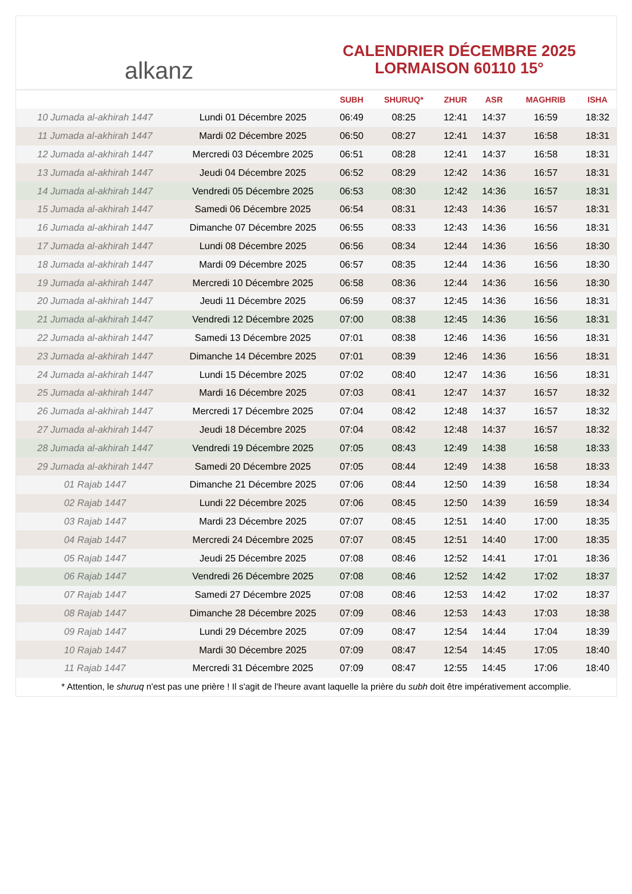alkanz
CALENDRIER DÉCEMBRE 2025
LORMAISON 60110 15°
| | | SUBH | SHURUQ* | ZHUR | ASR | MAGHRIB | ISHA |
| --- | --- | --- | --- | --- | --- | --- | --- |
| 10 Jumada al-akhirah 1447 | Lundi 01 Décembre 2025 | 06:49 | 08:25 | 12:41 | 14:37 | 16:59 | 18:32 |
| 11 Jumada al-akhirah 1447 | Mardi 02 Décembre 2025 | 06:50 | 08:27 | 12:41 | 14:37 | 16:58 | 18:31 |
| 12 Jumada al-akhirah 1447 | Mercredi 03 Décembre 2025 | 06:51 | 08:28 | 12:41 | 14:37 | 16:58 | 18:31 |
| 13 Jumada al-akhirah 1447 | Jeudi 04 Décembre 2025 | 06:52 | 08:29 | 12:42 | 14:36 | 16:57 | 18:31 |
| 14 Jumada al-akhirah 1447 | Vendredi 05 Décembre 2025 | 06:53 | 08:30 | 12:42 | 14:36 | 16:57 | 18:31 |
| 15 Jumada al-akhirah 1447 | Samedi 06 Décembre 2025 | 06:54 | 08:31 | 12:43 | 14:36 | 16:57 | 18:31 |
| 16 Jumada al-akhirah 1447 | Dimanche 07 Décembre 2025 | 06:55 | 08:33 | 12:43 | 14:36 | 16:56 | 18:31 |
| 17 Jumada al-akhirah 1447 | Lundi 08 Décembre 2025 | 06:56 | 08:34 | 12:44 | 14:36 | 16:56 | 18:30 |
| 18 Jumada al-akhirah 1447 | Mardi 09 Décembre 2025 | 06:57 | 08:35 | 12:44 | 14:36 | 16:56 | 18:30 |
| 19 Jumada al-akhirah 1447 | Mercredi 10 Décembre 2025 | 06:58 | 08:36 | 12:44 | 14:36 | 16:56 | 18:30 |
| 20 Jumada al-akhirah 1447 | Jeudi 11 Décembre 2025 | 06:59 | 08:37 | 12:45 | 14:36 | 16:56 | 18:31 |
| 21 Jumada al-akhirah 1447 | Vendredi 12 Décembre 2025 | 07:00 | 08:38 | 12:45 | 14:36 | 16:56 | 18:31 |
| 22 Jumada al-akhirah 1447 | Samedi 13 Décembre 2025 | 07:01 | 08:38 | 12:46 | 14:36 | 16:56 | 18:31 |
| 23 Jumada al-akhirah 1447 | Dimanche 14 Décembre 2025 | 07:01 | 08:39 | 12:46 | 14:36 | 16:56 | 18:31 |
| 24 Jumada al-akhirah 1447 | Lundi 15 Décembre 2025 | 07:02 | 08:40 | 12:47 | 14:36 | 16:56 | 18:31 |
| 25 Jumada al-akhirah 1447 | Mardi 16 Décembre 2025 | 07:03 | 08:41 | 12:47 | 14:37 | 16:57 | 18:32 |
| 26 Jumada al-akhirah 1447 | Mercredi 17 Décembre 2025 | 07:04 | 08:42 | 12:48 | 14:37 | 16:57 | 18:32 |
| 27 Jumada al-akhirah 1447 | Jeudi 18 Décembre 2025 | 07:04 | 08:42 | 12:48 | 14:37 | 16:57 | 18:32 |
| 28 Jumada al-akhirah 1447 | Vendredi 19 Décembre 2025 | 07:05 | 08:43 | 12:49 | 14:38 | 16:58 | 18:33 |
| 29 Jumada al-akhirah 1447 | Samedi 20 Décembre 2025 | 07:05 | 08:44 | 12:49 | 14:38 | 16:58 | 18:33 |
| 01 Rajab 1447 | Dimanche 21 Décembre 2025 | 07:06 | 08:44 | 12:50 | 14:39 | 16:58 | 18:34 |
| 02 Rajab 1447 | Lundi 22 Décembre 2025 | 07:06 | 08:45 | 12:50 | 14:39 | 16:59 | 18:34 |
| 03 Rajab 1447 | Mardi 23 Décembre 2025 | 07:07 | 08:45 | 12:51 | 14:40 | 17:00 | 18:35 |
| 04 Rajab 1447 | Mercredi 24 Décembre 2025 | 07:07 | 08:45 | 12:51 | 14:40 | 17:00 | 18:35 |
| 05 Rajab 1447 | Jeudi 25 Décembre 2025 | 07:08 | 08:46 | 12:52 | 14:41 | 17:01 | 18:36 |
| 06 Rajab 1447 | Vendredi 26 Décembre 2025 | 07:08 | 08:46 | 12:52 | 14:42 | 17:02 | 18:37 |
| 07 Rajab 1447 | Samedi 27 Décembre 2025 | 07:08 | 08:46 | 12:53 | 14:42 | 17:02 | 18:37 |
| 08 Rajab 1447 | Dimanche 28 Décembre 2025 | 07:09 | 08:46 | 12:53 | 14:43 | 17:03 | 18:38 |
| 09 Rajab 1447 | Lundi 29 Décembre 2025 | 07:09 | 08:47 | 12:54 | 14:44 | 17:04 | 18:39 |
| 10 Rajab 1447 | Mardi 30 Décembre 2025 | 07:09 | 08:47 | 12:54 | 14:45 | 17:05 | 18:40 |
| 11 Rajab 1447 | Mercredi 31 Décembre 2025 | 07:09 | 08:47 | 12:55 | 14:45 | 17:06 | 18:40 |
* Attention, le shuruq n'est pas une prière ! Il s'agit de l'heure avant laquelle la prière du subh doit être impérativement accomplie.